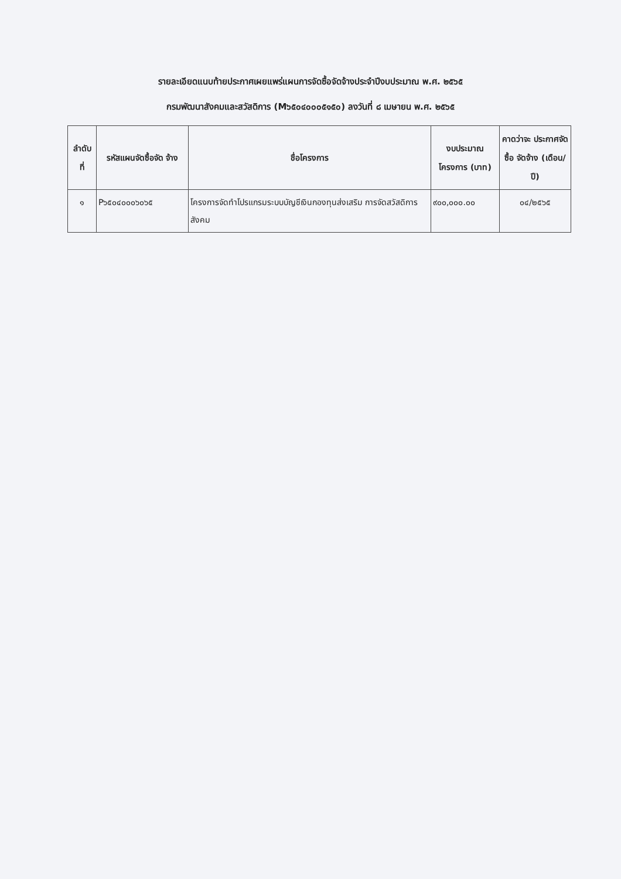รายละเอียดแนบท้ายประกาศเผยแพร่แผนการจัดซื้อจัดจ้างประจำปีงบประมาณ พ.ศ. ๒๕๖๕
กรมพัฒนาสังคมและสวัสดิการ (M๖๕๐๔๐๐๐๕๑๕๐) ลงวันที่ ๘ เมษายน พ.ศ. ๒๕๖๕
| ลำดับ ที่ | รหัสแผนจัดซื้อจัด จ้าง | ชื่อโครงการ | งบประมาณ โครงการ (บาท) | คาดว่าจะ ประกาศจัดซื้อ จัดจ้าง (เดือน/ปี) |
| --- | --- | --- | --- | --- |
| ๑ | P๖๕๐๔๐๐๐๖๐๖๕ | โครงการจัดทำโปรแกรมระบบบัญชีเงินกองทุนส่งเสริม การจัดสวัสดิการสังคม | ๙๐๐,๐๐๐.๐๐ | ๐๔/๒๕๖๕ |